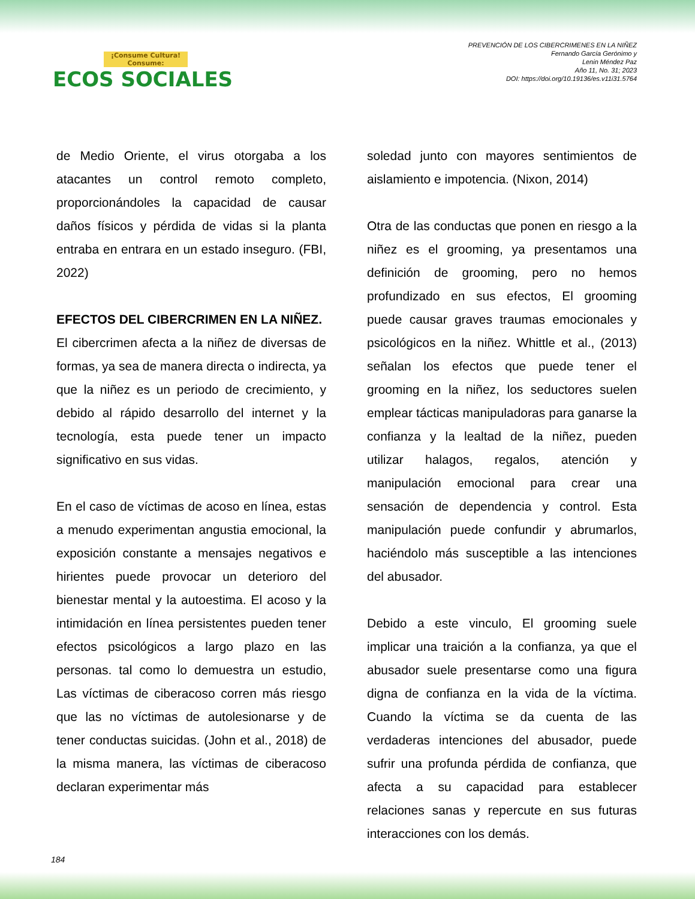¡Consume Cultura! Consume:
ECOS SOCIALES
PREVENCIÓN DE LOS CIBERCRIMENES EN LA NIÑEZ
Fernando García Gerónimo y
Lenin Méndez Paz
Año 11, No. 31; 2023
DOI: https://doi.org/10.19136/es.v11i31.5764
de Medio Oriente, el virus otorgaba a los atacantes un control remoto completo, proporcionándoles la capacidad de causar daños físicos y pérdida de vidas si la planta entraba en entrara en un estado inseguro. (FBI, 2022)
EFECTOS DEL CIBERCRIMEN EN LA NIÑEZ.
El cibercrimen afecta a la niñez de diversas de formas, ya sea de manera directa o indirecta, ya que la niñez es un periodo de crecimiento, y debido al rápido desarrollo del internet y la tecnología, esta puede tener un impacto significativo en sus vidas.
En el caso de víctimas de acoso en línea, estas a menudo experimentan angustia emocional, la exposición constante a mensajes negativos e hirientes puede provocar un deterioro del bienestar mental y la autoestima. El acoso y la intimidación en línea persistentes pueden tener efectos psicológicos a largo plazo en las personas. tal como lo demuestra un estudio, Las víctimas de ciberacoso corren más riesgo que las no víctimas de autolesionarse y de tener conductas suicidas. (John et al., 2018) de la misma manera, las víctimas de ciberacoso declaran experimentar más
soledad junto con mayores sentimientos de aislamiento e impotencia. (Nixon, 2014)
Otra de las conductas que ponen en riesgo a la niñez es el grooming, ya presentamos una definición de grooming, pero no hemos profundizado en sus efectos, El grooming puede causar graves traumas emocionales y psicológicos en la niñez. Whittle et al., (2013) señalan los efectos que puede tener el grooming en la niñez, los seductores suelen emplear tácticas manipuladoras para ganarse la confianza y la lealtad de la niñez, pueden utilizar halagos, regalos, atención y manipulación emocional para crear una sensación de dependencia y control. Esta manipulación puede confundir y abrumarlos, haciéndolo más susceptible a las intenciones del abusador.
Debido a este vinculo, El grooming suele implicar una traición a la confianza, ya que el abusador suele presentarse como una figura digna de confianza en la vida de la víctima. Cuando la víctima se da cuenta de las verdaderas intenciones del abusador, puede sufrir una profunda pérdida de confianza, que afecta a su capacidad para establecer relaciones sanas y repercute en sus futuras interacciones con los demás.
184